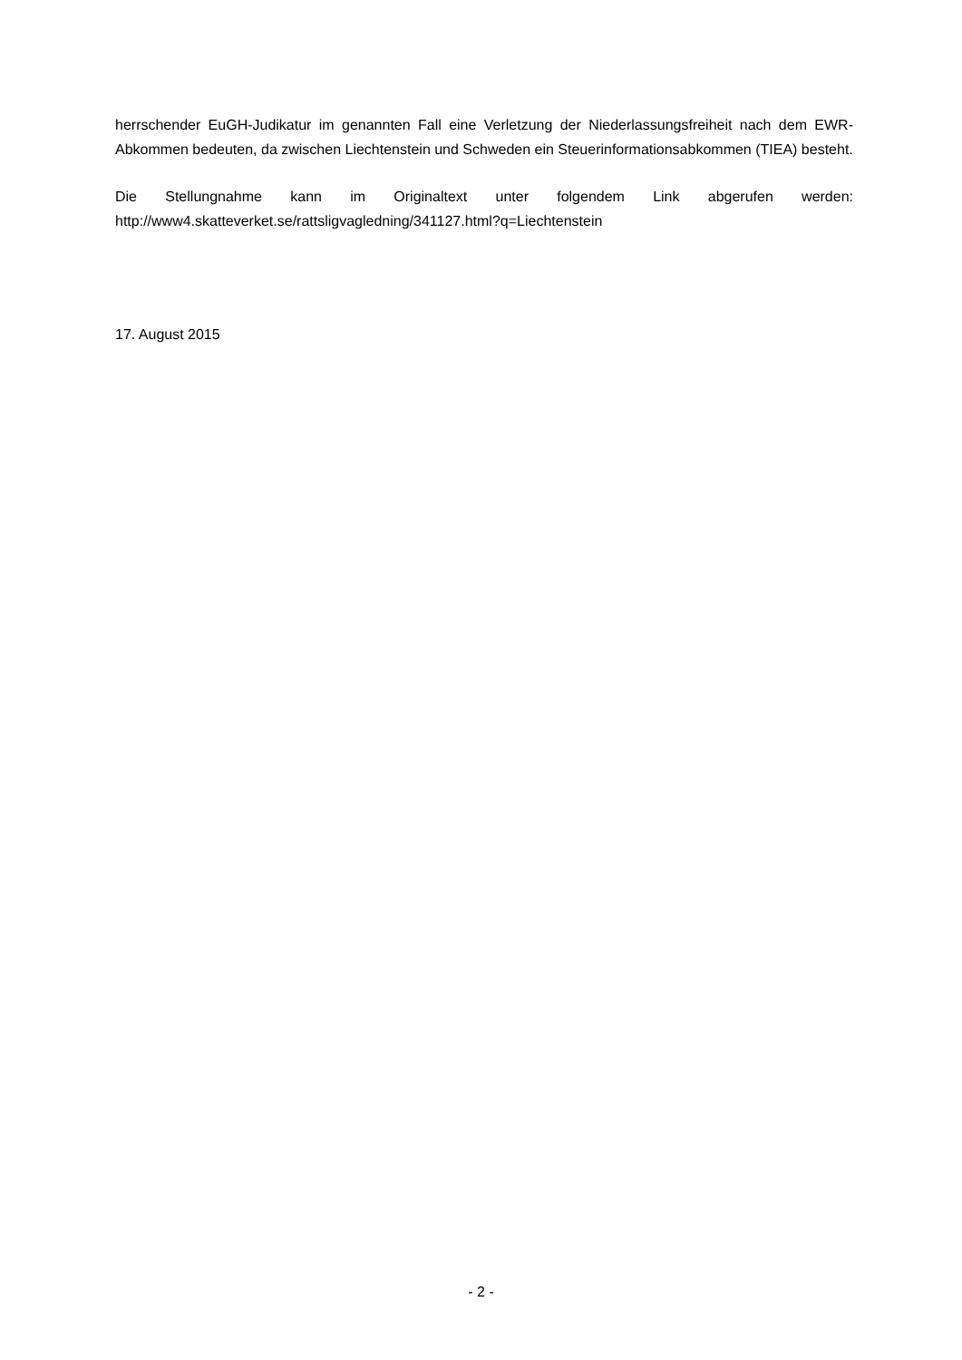herrschender EuGH-Judikatur im genannten Fall eine Verletzung der Niederlassungsfreiheit nach dem EWR-Abkommen bedeuten, da zwischen Liechtenstein und Schweden ein Steuerinformationsabkommen (TIEA) besteht.
Die Stellungnahme kann im Originaltext unter folgendem Link abgerufen werden: http://www4.skatteverket.se/rattsligvagledning/341127.html?q=Liechtenstein
17. August 2015
- 2 -